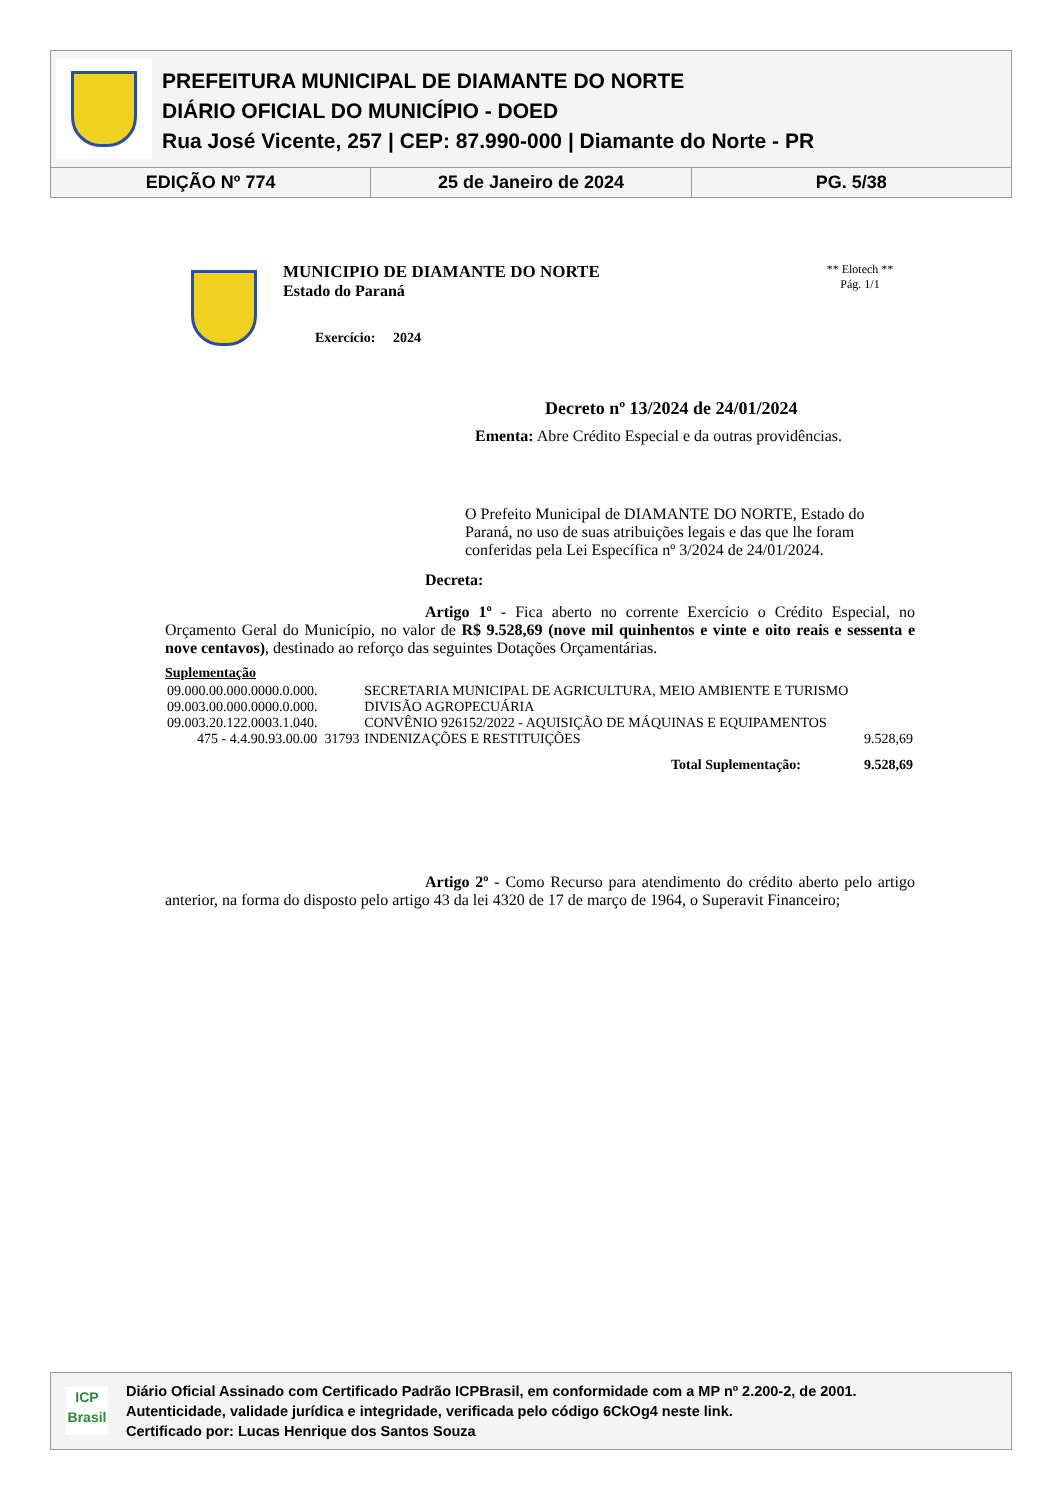PREFEITURA MUNICIPAL DE DIAMANTE DO NORTE
DIÁRIO OFICIAL DO MUNICÍPIO - DOED
Rua José Vicente, 257 | CEP: 87.990-000 | Diamante do Norte - PR
EDIÇÃO Nº 774 25 de Janeiro de 2024 PG. 5/38
MUNICIPIO DE DIAMANTE DO NORTE
Estado do Paraná
Exercício: 2024
** Elotech **
Pág. 1/1
Decreto nº 13/2024 de 24/01/2024
Ementa: Abre Crédito Especial e da outras providências.
O Prefeito Municipal de DIAMANTE DO NORTE, Estado do Paraná, no uso de suas atribuições legais e das que lhe foram conferidas pela Lei Específica nº 3/2024 de 24/01/2024.
Decreta:
Artigo 1º - Fica aberto no corrente Exercício o Crédito Especial, no Orçamento Geral do Município, no valor de R$ 9.528,69 (nove mil quinhentos e vinte e oito reais e sessenta e nove centavos), destinado ao reforço das seguintes Dotações Orçamentárias.
Suplementação
| 09.000.00.000.0000.0.000. | | SECRETARIA MUNICIPAL DE AGRICULTURA, MEIO AMBIENTE E TURISMO | |
| 09.003.00.000.0000.0.000. | | DIVISÃO AGROPECUÁRIA | |
| 09.003.20.122.0003.1.040. | | CONVÊNIO 926152/2022 - AQUISIÇÃO DE MÁQUINAS E EQUIPAMENTOS | |
| 475 - 4.4.90.93.00.00 | 31793 | INDENIZAÇÕES E RESTITUIÇÕES | 9.528,69 |
| Total Suplementação: | | | 9.528,69 |
Artigo 2º - Como Recurso para atendimento do crédito aberto pelo artigo anterior, na forma do disposto pelo artigo 43 da lei 4320 de 17 de março de 1964, o Superavit Financeiro;
ICP
Brasil
Diário Oficial Assinado com Certificado Padrão ICPBrasil, em conformidade com a MP nº 2.200-2, de 2001.
Autenticidade, validade jurídica e integridade, verificada pelo código 6CkOg4 neste link.
Certificado por: Lucas Henrique dos Santos Souza